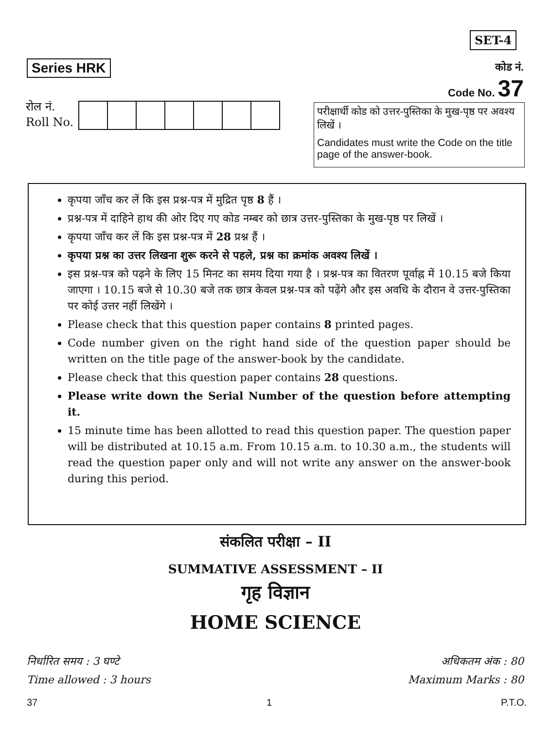SET-4
Series HRK
कोड नं.
Code No. 37
रोल नं.
Roll No.
परीक्षार्थी कोड को उत्तर-पुस्तिका के मुख-पृष्ठ पर अवश्य लिखें ।
Candidates must write the Code on the title page of the answer-book.
कृपया जाँच कर लें कि इस प्रश्न-पत्र में मुद्रित पृष्ठ 8 हैं ।
प्रश्न-पत्र में दाहिने हाथ की ओर दिए गए कोड नम्बर को छात्र उत्तर-पुस्तिका के मुख-पृष्ठ पर लिखें ।
कृपया जाँच कर लें कि इस प्रश्न-पत्र में 28 प्रश्न हैं ।
कृपया प्रश्न का उत्तर लिखना शुरू करने से पहले, प्रश्न का क्रमांक अवश्य लिखें ।
इस प्रश्न-पत्र को पढ़ने के लिए 15 मिनट का समय दिया गया है । प्रश्न-पत्र का वितरण पूर्वाह्न में 10.15 बजे किया जाएगा । 10.15 बजे से 10.30 बजे तक छात्र केवल प्रश्न-पत्र को पढ़ेंगे और इस अवधि के दौरान वे उत्तर-पुस्तिका पर कोई उत्तर नहीं लिखेंगे ।
Please check that this question paper contains 8 printed pages.
Code number given on the right hand side of the question paper should be written on the title page of the answer-book by the candidate.
Please check that this question paper contains 28 questions.
Please write down the Serial Number of the question before attempting it.
15 minute time has been allotted to read this question paper. The question paper will be distributed at 10.15 a.m. From 10.15 a.m. to 10.30 a.m., the students will read the question paper only and will not write any answer on the answer-book during this period.
संकलित परीक्षा – II
SUMMATIVE ASSESSMENT – II
गृह विज्ञान
HOME SCIENCE
निर्धारित समय : 3 घण्टे
Time allowed : 3 hours
अधिकतम अंक : 80
Maximum Marks : 80
37 1 P.T.O.